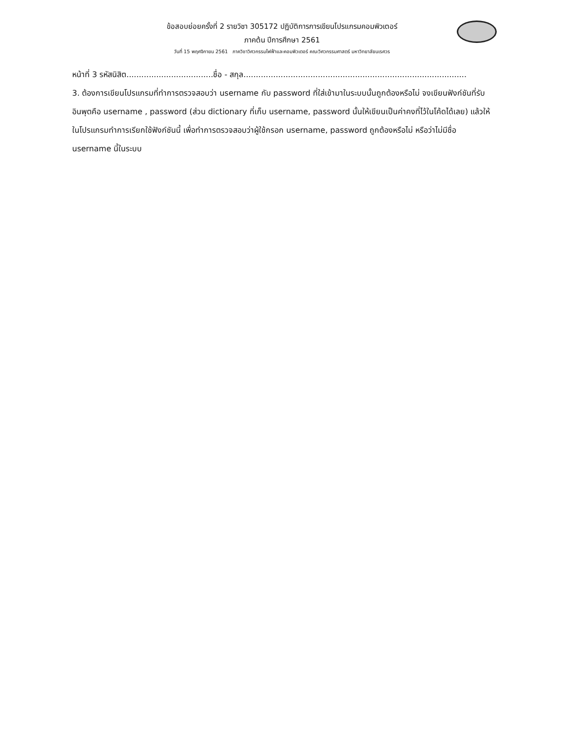ข้อสอบย่อยครั้งที่ 2 รายวิชา 305172 ปฏิบัติการการเขียนโปรแกรมคอมพิวเตอร์
ภาคต้น ปีการศึกษา 2561
วันที่ 15 พฤศจิกายน 2561 ภาควิชาวิศวกรรมไฟฟ้าและคอมพิวเตอร์ คณะวิศวกรรมศาสตร์ มหาวิทยาลัยนเรศวร
หน้าที่ 3 รหัสนิสิต...................................ชื่อ - สกุล..........................................................................................
3. ต้องการเขียนโปรแกรมที่ทำการตรวจสอบว่า username กับ password ที่ใส่เข้ามาในระบบนั้นถูกต้องหรือไม่ จงเขียนฟังก์ชันที่รับอินพุตคือ username , password (ส่วน dictionary ที่เก็บ username, password นั้นให้เขียนเป็นค่าคงที่ไว้ในโค้ดได้เลย) แล้วให้ในโปรแกรมทำการเรียกใช้ฟังก์ชันนี้ เพื่อทำการตรวจสอบว่าผู้ใช้กรอก username, password ถูกต้องหรือไม่ หรือว่าไม่มีชื่อ username นี้ในระบบ